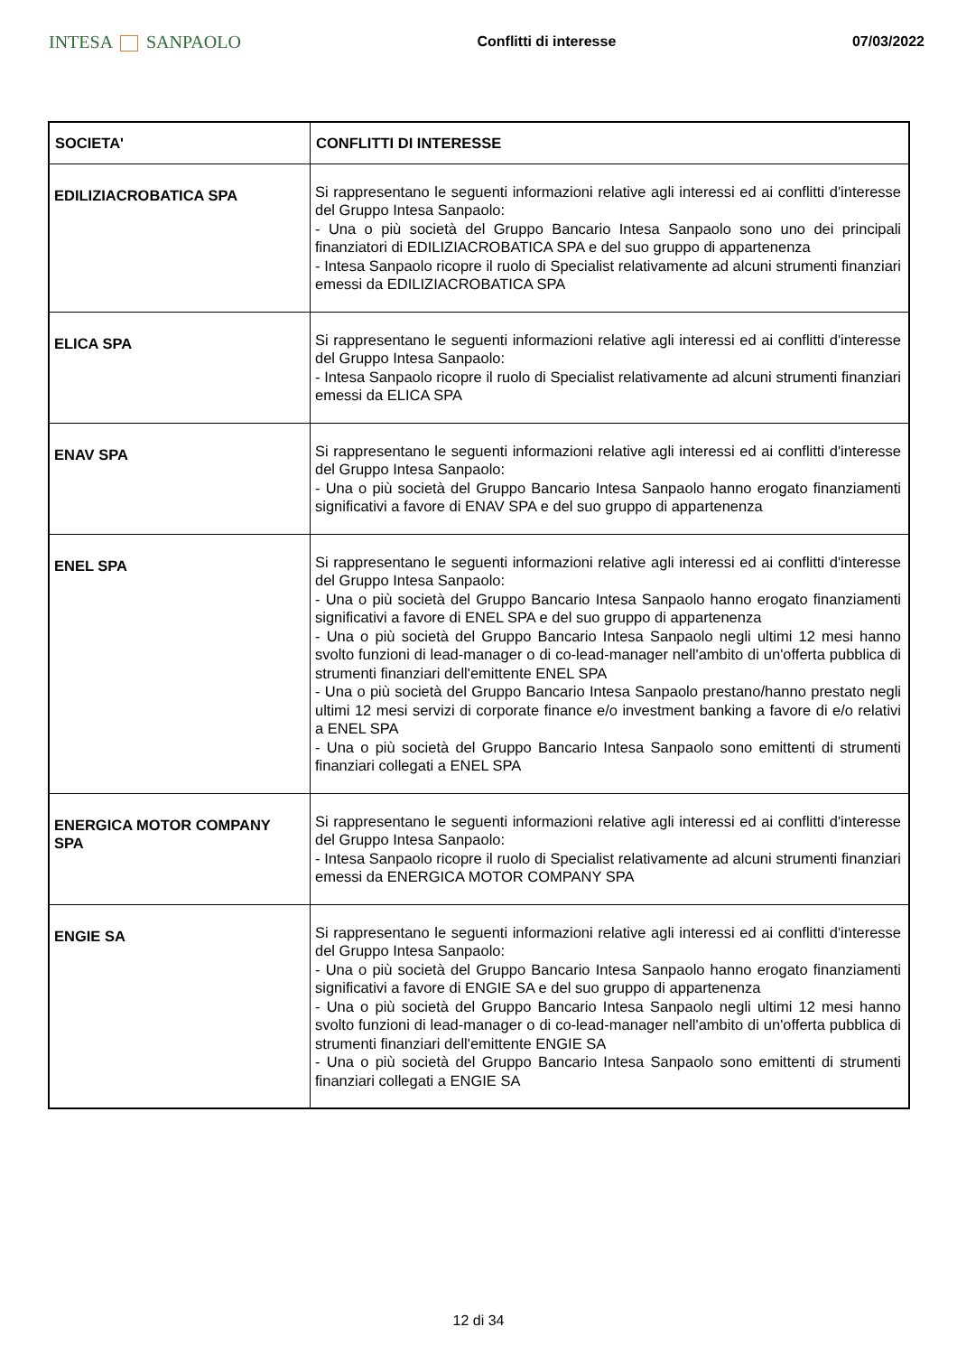INTESA SANPAOLO
Conflitti di interesse 07/03/2022
| SOCIETA' | CONFLITTI DI INTERESSE |
| --- | --- |
| EDILIZIACROBATICA SPA | Si rappresentano le seguenti informazioni relative agli interessi ed ai conflitti d'interesse del Gruppo Intesa Sanpaolo: - Una o più società del Gruppo Bancario Intesa Sanpaolo sono uno dei principali finanziatori di EDILIZIACROBATICA SPA e del suo gruppo di appartenenza - Intesa Sanpaolo ricopre il ruolo di Specialist relativamente ad alcuni strumenti finanziari emessi da EDILIZIACROBATICA SPA |
| ELICA SPA | Si rappresentano le seguenti informazioni relative agli interessi ed ai conflitti d'interesse del Gruppo Intesa Sanpaolo: - Intesa Sanpaolo ricopre il ruolo di Specialist relativamente ad alcuni strumenti finanziari emessi da ELICA SPA |
| ENAV SPA | Si rappresentano le seguenti informazioni relative agli interessi ed ai conflitti d'interesse del Gruppo Intesa Sanpaolo: - Una o più società del Gruppo Bancario Intesa Sanpaolo hanno erogato finanziamenti significativi a favore di ENAV SPA e del suo gruppo di appartenenza |
| ENEL SPA | Si rappresentano le seguenti informazioni relative agli interessi ed ai conflitti d'interesse del Gruppo Intesa Sanpaolo: - Una o più società del Gruppo Bancario Intesa Sanpaolo hanno erogato finanziamenti significativi a favore di ENEL SPA e del suo gruppo di appartenenza - Una o più società del Gruppo Bancario Intesa Sanpaolo negli ultimi 12 mesi hanno svolto funzioni di lead-manager o di co-lead-manager nell'ambito di un'offerta pubblica di strumenti finanziari dell'emittente ENEL SPA - Una o più società del Gruppo Bancario Intesa Sanpaolo prestano/hanno prestato negli ultimi 12 mesi servizi di corporate finance e/o investment banking a favore di e/o relativi a ENEL SPA - Una o più società del Gruppo Bancario Intesa Sanpaolo sono emittenti di strumenti finanziari collegati a ENEL SPA |
| ENERGICA MOTOR COMPANY SPA | Si rappresentano le seguenti informazioni relative agli interessi ed ai conflitti d'interesse del Gruppo Intesa Sanpaolo: - Intesa Sanpaolo ricopre il ruolo di Specialist relativamente ad alcuni strumenti finanziari emessi da ENERGICA MOTOR COMPANY SPA |
| ENGIE SA | Si rappresentano le seguenti informazioni relative agli interessi ed ai conflitti d'interesse del Gruppo Intesa Sanpaolo: - Una o più società del Gruppo Bancario Intesa Sanpaolo hanno erogato finanziamenti significativi a favore di ENGIE SA e del suo gruppo di appartenenza - Una o più società del Gruppo Bancario Intesa Sanpaolo negli ultimi 12 mesi hanno svolto funzioni di lead-manager o di co-lead-manager nell'ambito di un'offerta pubblica di strumenti finanziari dell'emittente ENGIE SA - Una o più società del Gruppo Bancario Intesa Sanpaolo sono emittenti di strumenti finanziari collegati a ENGIE SA |
12 di 34